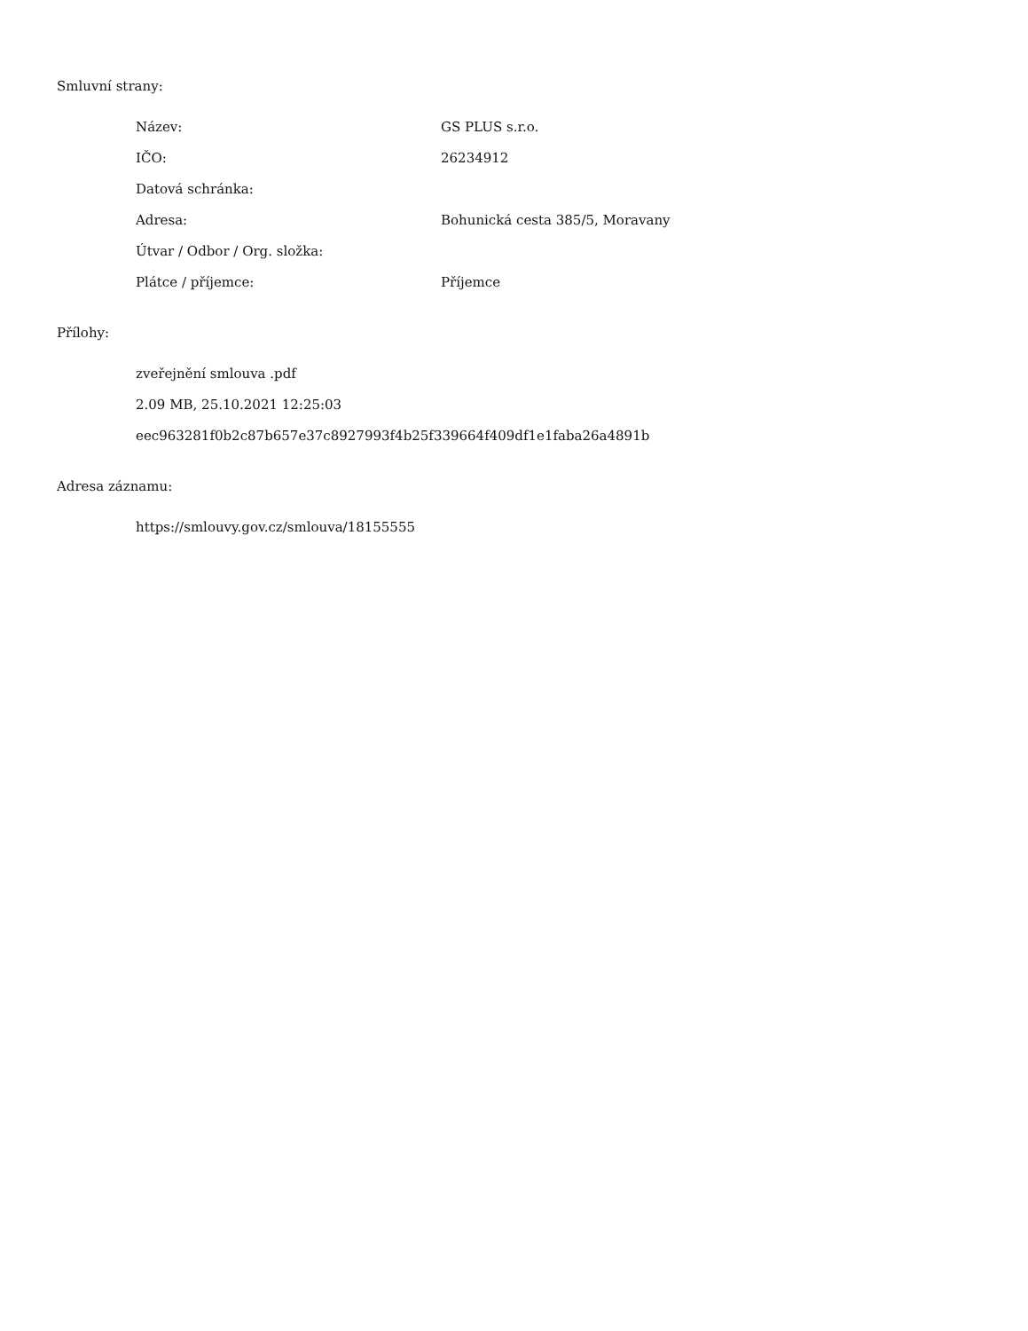Smluvní strany:
| Název: | GS PLUS s.r.o. |
| IČO: | 26234912 |
| Datová schránka: | |
| Adresa: | Bohunická cesta 385/5, Moravany |
| Útvar / Odbor / Org. složka: | |
| Plátce / příjemce: | Příjemce |
Přílohy:
zveřejnění smlouva .pdf
2.09 MB, 25.10.2021 12:25:03
eec963281f0b2c87b657e37c8927993f4b25f339664f409df1e1faba26a4891b
Adresa záznamu:
https://smlouvy.gov.cz/smlouva/18155555